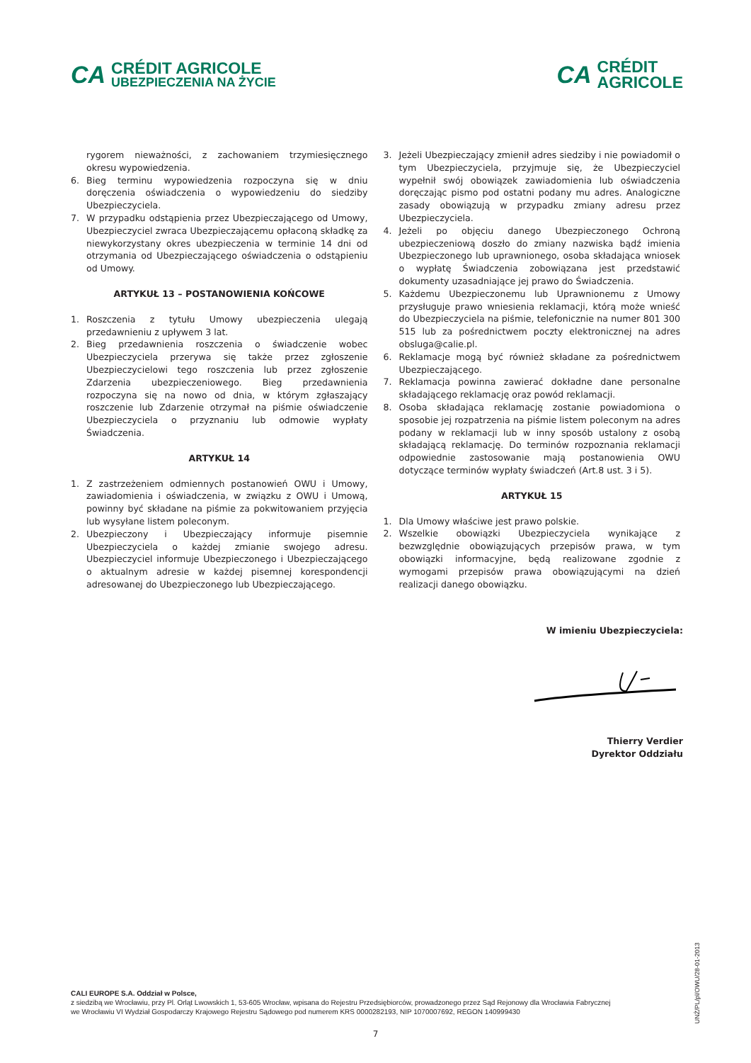CA
CRÉDIT AGRICOLE
UBEZPIECZENIA NA ŻYCIE
CA
CRÉDIT
AGRICOLE
rygorem nieważności, z zachowaniem trzymiesięcznego okresu wypowiedzenia.
6. Bieg terminu wypowiedzenia rozpoczyna się w dniu doręczenia oświadczenia o wypowiedzeniu do siedziby Ubezpieczyciela.
7. W przypadku odstąpienia przez Ubezpieczającego od Umowy, Ubezpieczyciel zwraca Ubezpieczającemu opłaconą składkę za niewykorzystany okres ubezpieczenia w terminie 14 dni od otrzymania od Ubezpieczającego oświadczenia o odstąpieniu od Umowy.
ARTYKUŁ 13 – POSTANOWIENIA KOŃCOWE
1. Roszczenia z tytułu Umowy ubezpieczenia ulegają przedawnieniu z upływem 3 lat.
2. Bieg przedawnienia roszczenia o świadczenie wobec Ubezpieczyciela przerywa się także przez zgłoszenie Ubezpieczycielowi tego roszczenia lub przez zgłoszenie Zdarzenia ubezpieczeniowego. Bieg przedawnienia rozpoczyna się na nowo od dnia, w którym zgłaszający roszczenie lub Zdarzenie otrzymał na piśmie oświadczenie Ubezpieczyciela o przyznaniu lub odmowie wypłaty Świadczenia.
ARTYKUŁ 14
1. Z zastrzeżeniem odmiennych postanowień OWU i Umowy, zawiadomienia i oświadczenia, w związku z OWU i Umową, powinny być składane na piśmie za pokwitowaniem przyjęcia lub wysyłane listem poleconym.
2. Ubezpieczony i Ubezpieczający informuje pisemnie Ubezpieczyciela o każdej zmianie swojego adresu. Ubezpieczyciel informuje Ubezpieczonego i Ubezpieczającego o aktualnym adresie w każdej pisemnej korespondencji adresowanej do Ubezpieczonego lub Ubezpieczającego.
3. Jeżeli Ubezpieczający zmienił adres siedziby i nie powiadomił o tym Ubezpieczyciela, przyjmuje się, że Ubezpieczyciel wypełnił swój obowiązek zawiadomienia lub oświadczenia doręczając pismo pod ostatni podany mu adres. Analogiczne zasady obowiązują w przypadku zmiany adresu przez Ubezpieczyciela.
4. Jeżeli po objęciu danego Ubezpieczonego Ochroną ubezpieczeniową doszło do zmiany nazwiska bądź imienia Ubezpieczonego lub uprawnionego, osoba składająca wniosek o wypłatę Świadczenia zobowiązana jest przedstawić dokumenty uzasadniające jej prawo do Świadczenia.
5. Każdemu Ubezpieczonemu lub Uprawnionemu z Umowy przysługuje prawo wniesienia reklamacji, którą może wnieść do Ubezpieczyciela na piśmie, telefonicznie na numer 801 300 515 lub za pośrednictwem poczty elektronicznej na adres obsluga@calie.pl.
6. Reklamacje mogą być również składane za pośrednictwem Ubezpieczającego.
7. Reklamacja powinna zawierać dokładne dane personalne składającego reklamację oraz powód reklamacji.
8. Osoba składająca reklamację zostanie powiadomiona o sposobie jej rozpatrzenia na piśmie listem poleconym na adres podany w reklamacji lub w inny sposób ustalony z osobą składającą reklamację. Do terminów rozpoznania reklamacji odpowiednie zastosowanie mają postanowienia OWU dotyczące terminów wypłaty świadczeń (Art.8 ust. 3 i 5).
ARTYKUŁ 15
1. Dla Umowy właściwe jest prawo polskie.
2. Wszelkie obowiązki Ubezpieczyciela wynikające z bezwzględnie obowiązujących przepisów prawa, w tym obowiązki informacyjne, będą realizowane zgodnie z wymogami przepisów prawa obowiązującymi na dzień realizacji danego obowiązku.
W imieniu Ubezpieczyciela:
Thierry Verdier
Dyrektor Oddziału
UNŻ/PL/pl/OWU/28-01-2013
CALI EUROPE S.A. Oddział w Polsce,
z siedzibą we Wrocławiu, przy Pl. Orląt Lwowskich 1, 53-605 Wrocław, wpisana do Rejestru Przedsiębiorców, prowadzonego przez Sąd Rejonowy dla Wrocławia Fabrycznej
we Wrocławiu VI Wydział Gospodarczy Krajowego Rejestru Sądowego pod numerem KRS 0000282193, NIP 1070007692, REGON 140999430
7